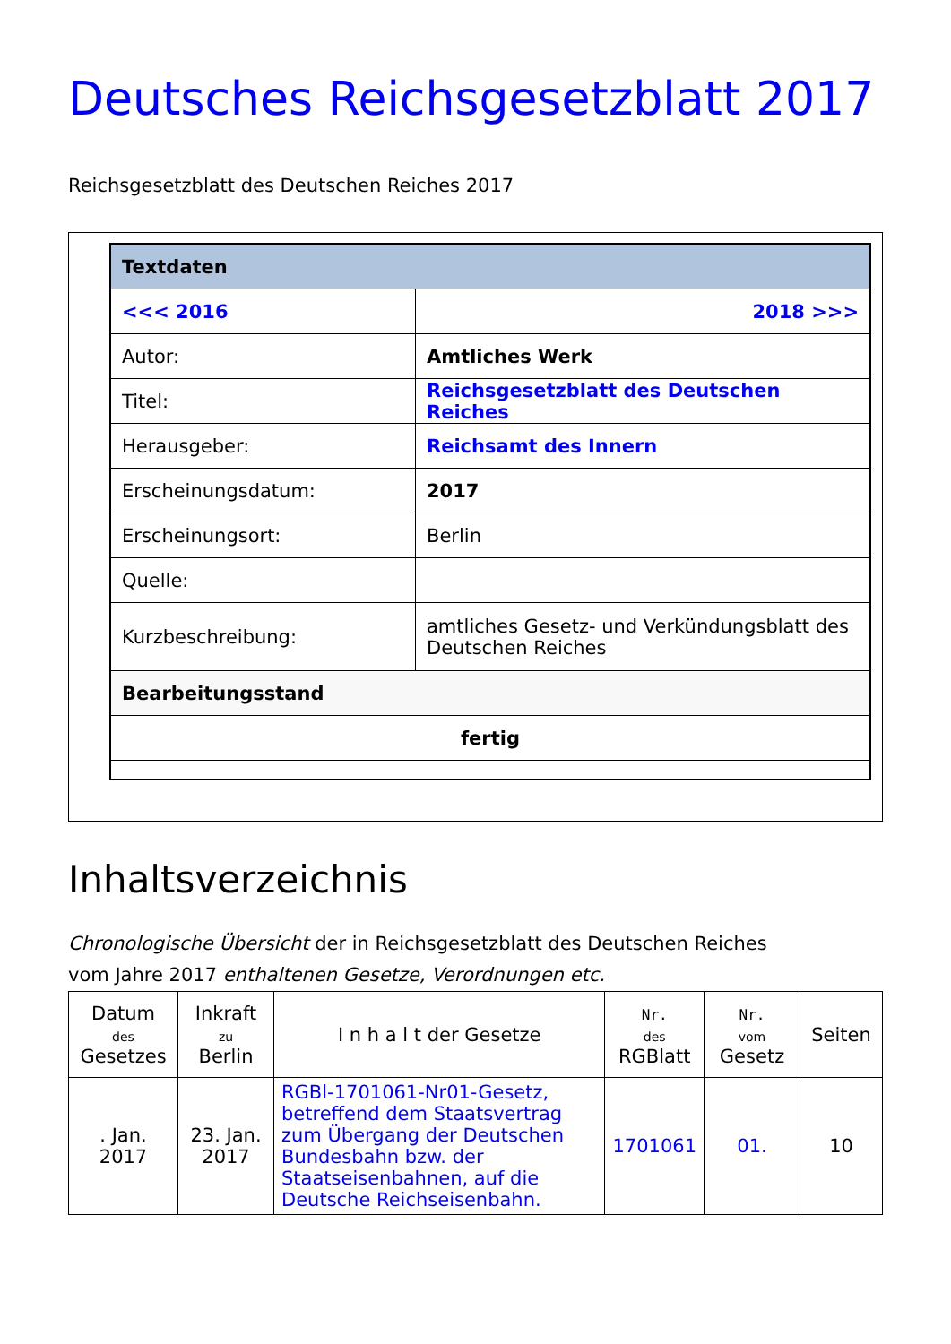Deutsches Reichsgesetzblatt 2017
Reichsgesetzblatt des Deutschen Reiches 2017
| Textdaten | |
| <<< 2016 | 2018 >>> |
| Autor: | Amtliches Werk |
| Titel: | Reichsgesetzblatt des Deutschen Reiches |
| Herausgeber: | Reichsamt des Innern |
| Erscheinungsdatum: | 2017 |
| Erscheinungsort: | Berlin |
| Quelle: | |
| Kurzbeschreibung: | amtliches Gesetz- und Verkündungsblatt des Deutschen Reiches |
| Bearbeitungsstand | |
| fertig | |
Inhaltsverzeichnis
Chronologische Übersicht der in Reichsgesetzblatt des Deutschen Reiches
vom Jahre 2017 enthaltenen Gesetze, Verordnungen etc.
| Datum des Gesetzes | Inkraft zu Berlin | I n h a l t der Gesetze | Nr. des RGBlatt | Nr. vom Gesetz | Seiten |
| --- | --- | --- | --- | --- | --- |
| . Jan. 2017 | 23. Jan. 2017 | RGBl-1701061-Nr01-Gesetz, betreffend dem Staatsvertrag zum Übergang der Deutschen Bundesbahn bzw. der Staatseisenbahnen, auf die Deutsche Reichseisenbahn. | 1701061 | 01. | 10 |